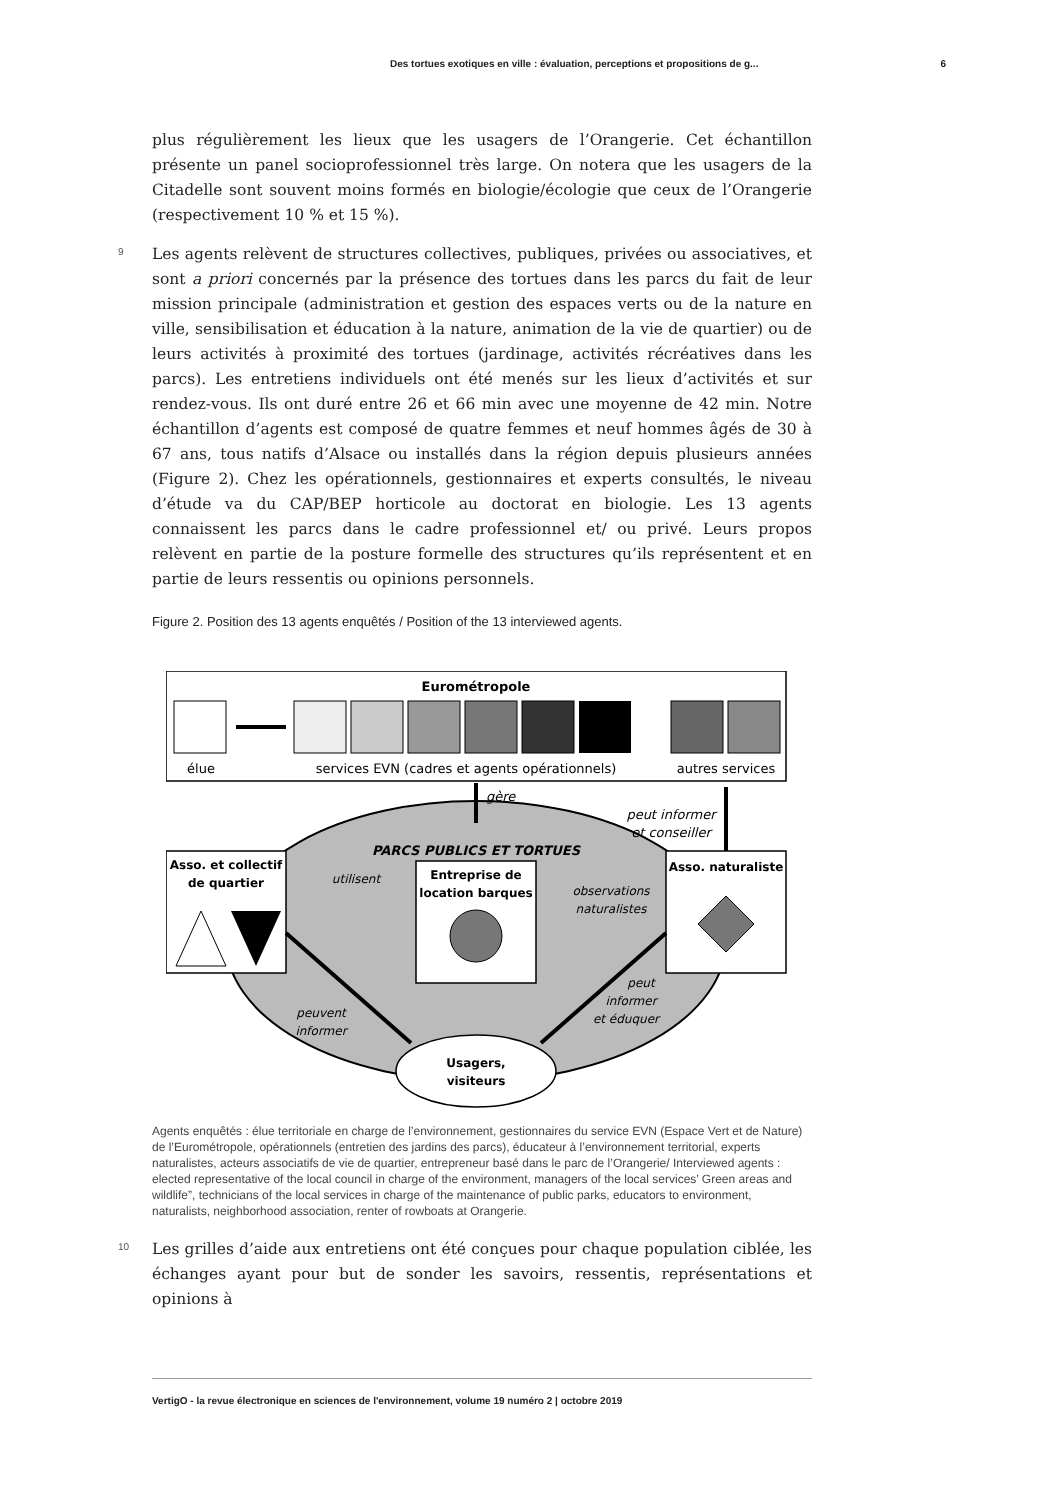Des tortues exotiques en ville : évaluation, perceptions et propositions de g... 6
plus régulièrement les lieux que les usagers de l’Orangerie. Cet échantillon présente un panel socioprofessionnel très large. On notera que les usagers de la Citadelle sont souvent moins formés en biologie/écologie que ceux de l’Orangerie (respectivement 10 % et 15 %).
9 Les agents relèvent de structures collectives, publiques, privées ou associatives, et sont a priori concernés par la présence des tortues dans les parcs du fait de leur mission principale (administration et gestion des espaces verts ou de la nature en ville, sensibilisation et éducation à la nature, animation de la vie de quartier) ou de leurs activités à proximité des tortues (jardinage, activités récréatives dans les parcs). Les entretiens individuels ont été menés sur les lieux d’activités et sur rendez-vous. Ils ont duré entre 26 et 66 min avec une moyenne de 42 min. Notre échantillon d’agents est composé de quatre femmes et neuf hommes âgés de 30 à 67 ans, tous natifs d’Alsace ou installés dans la région depuis plusieurs années (Figure 2). Chez les opérationnels, gestionnaires et experts consultés, le niveau d’étude va du CAP/BEP horticole au doctorat en biologie. Les 13 agents connaissent les parcs dans le cadre professionnel et/ ou privé. Leurs propos relèvent en partie de la posture formelle des structures qu’ils représentent et en partie de leurs ressentis ou opinions personnels.
Figure 2. Position des 13 agents enquêtés / Position of the 13 interviewed agents.
Eurométropole
élue
services EVN (cadres et agents opérationnels)
autres services
gère
peut informer
et conseiller
PARCS PUBLICS ET TORTUES
Asso. et collectif
de quartier
Entreprise de
location barques
Asso. naturaliste
utilisent
observations
naturalistes
peuvent
informer
peut
informer
et éduquer
Usagers,
visiteurs
Agents enquêtés : élue territoriale en charge de l’environnement, gestionnaires du service EVN (Espace Vert et de Nature) de l’Eurométropole, opérationnels (entretien des jardins des parcs), éducateur à l’environnement territorial, experts naturalistes, acteurs associatifs de vie de quartier, entrepreneur basé dans le parc de l’Orangerie/ Interviewed agents : elected representative of the local council in charge of the environment, managers of the local services’ Green areas and wildlife”, technicians of the local services in charge of the maintenance of public parks, educators to environment, naturalists, neighborhood association, renter of rowboats at Orangerie.
10 Les grilles d’aide aux entretiens ont été conçues pour chaque population ciblée, les échanges ayant pour but de sonder les savoirs, ressentis, représentations et opinions à
VertigO - la revue électronique en sciences de l'environnement, volume 19 numéro 2 | octobre 2019